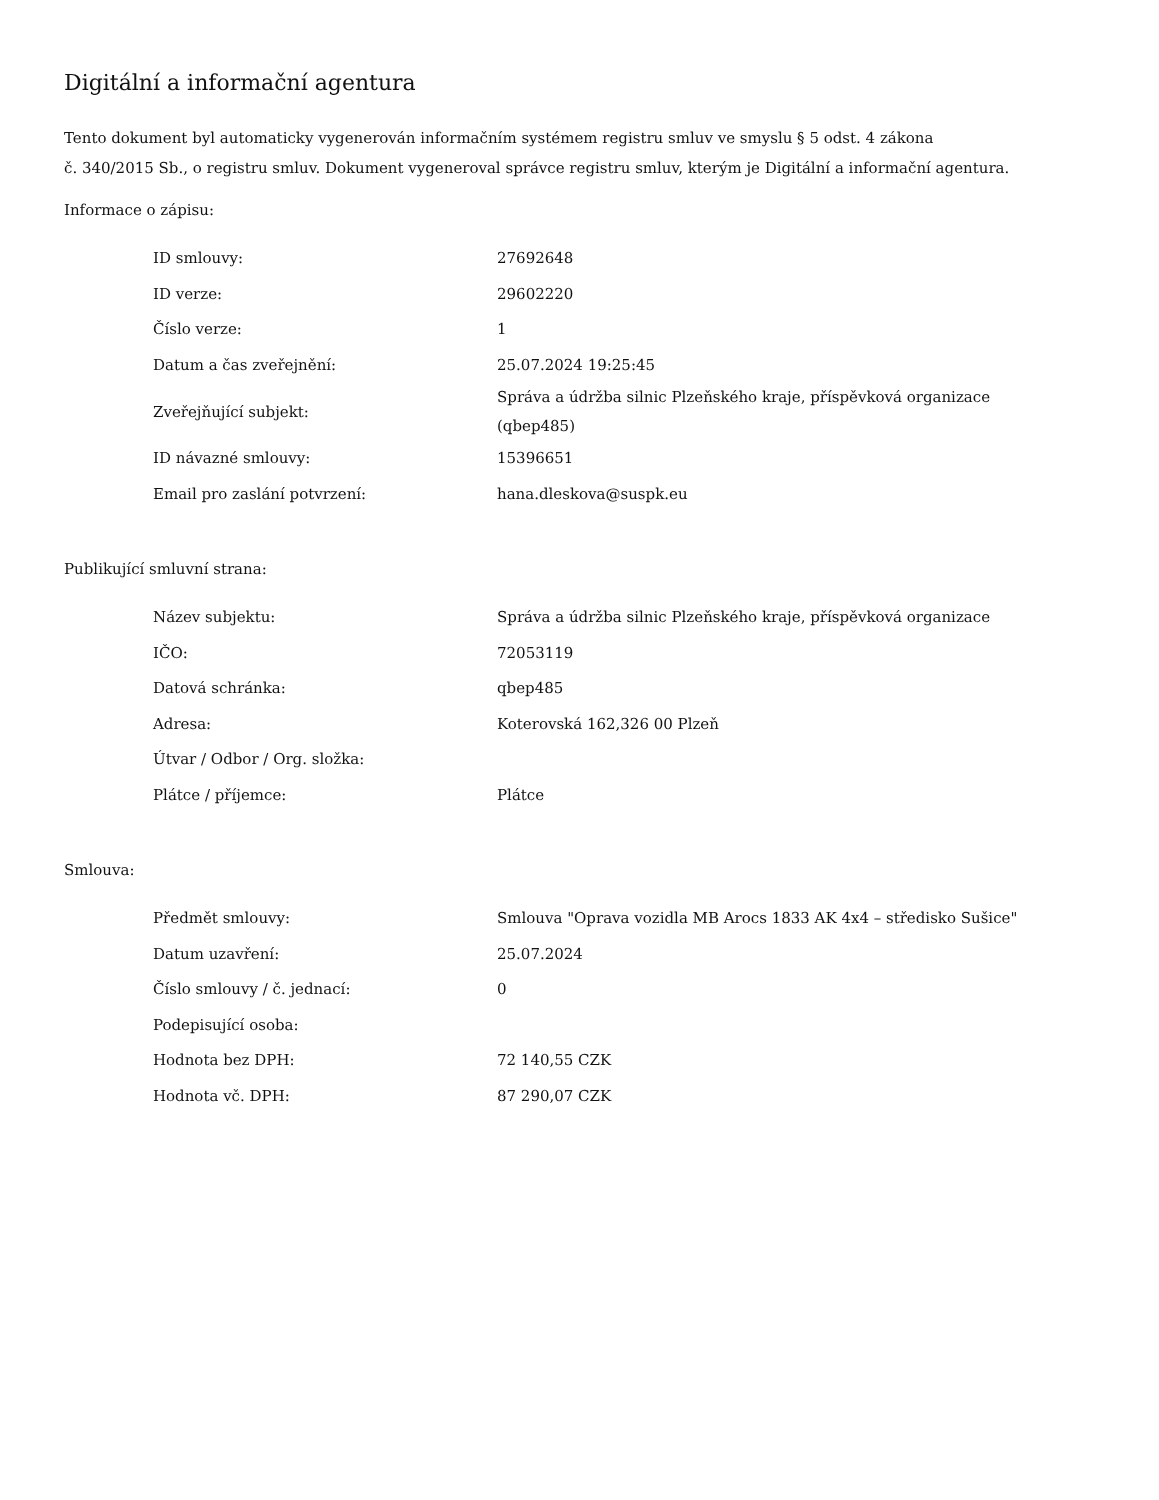Digitální a informační agentura
Tento dokument byl automaticky vygenerován informačním systémem registru smluv ve smyslu § 5 odst. 4 zákona
č. 340/2015 Sb., o registru smluv. Dokument vygeneroval správce registru smluv, kterým je Digitální a informační agentura.
Informace o zápisu:
| ID smlouvy: | 27692648 |
| ID verze: | 29602220 |
| Číslo verze: | 1 |
| Datum a čas zveřejnění: | 25.07.2024 19:25:45 |
| Zveřejňující subjekt: | Správa a údržba silnic Plzeňského kraje, příspěvková organizace (qbep485) |
| ID návazné smlouvy: | 15396651 |
| Email pro zaslání potvrzení: | hana.dleskova@suspk.eu |
Publikující smluvní strana:
| Název subjektu: | Správa a údržba silnic Plzeňského kraje, příspěvková organizace |
| IČO: | 72053119 |
| Datová schránka: | qbep485 |
| Adresa: | Koterovská 162,326 00 Plzeň |
| Útvar / Odbor / Org. složka: | |
| Plátce / příjemce: | Plátce |
Smlouva:
| Předmět smlouvy: | Smlouva "Oprava vozidla MB Arocs 1833 AK 4x4 – středisko Sušice" |
| Datum uzavření: | 25.07.2024 |
| Číslo smlouvy / č. jednací: | 0 |
| Podepisující osoba: | |
| Hodnota bez DPH: | 72 140,55 CZK |
| Hodnota vč. DPH: | 87 290,07 CZK |